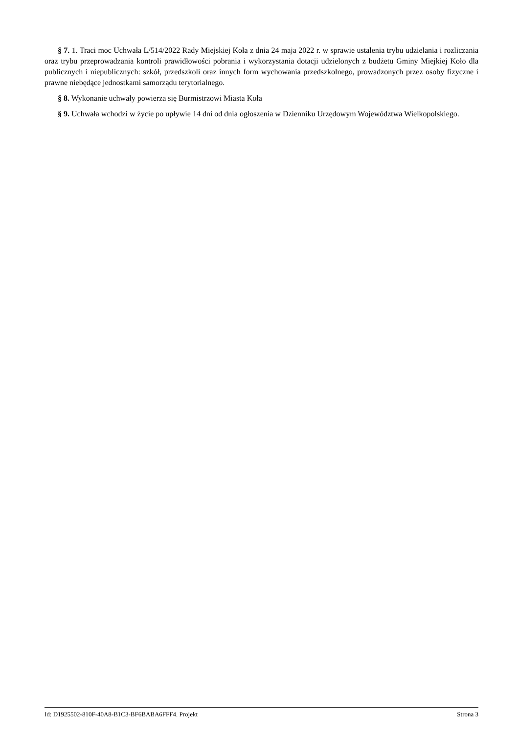§ 7. 1. Traci moc Uchwała L/514/2022 Rady Miejskiej Koła z dnia 24 maja 2022 r. w sprawie ustalenia trybu udzielania i rozliczania oraz trybu przeprowadzania kontroli prawidłowości pobrania i wykorzystania dotacji udzielonych z budżetu Gminy Miejkiej Koło dla publicznych i niepublicznych: szkół, przedszkoli oraz innych form wychowania przedszkolnego, prowadzonych przez osoby fizyczne i prawne niebędące jednostkami samorządu terytorialnego.
§ 8. Wykonanie uchwały powierza się Burmistrzowi Miasta Koła
§ 9. Uchwała wchodzi w życie po upływie 14 dni od dnia ogłoszenia w Dzienniku Urzędowym Województwa Wielkopolskiego.
Id: D1925502-810F-40A8-B1C3-BF6BABA6FFF4. Projekt Strona 3